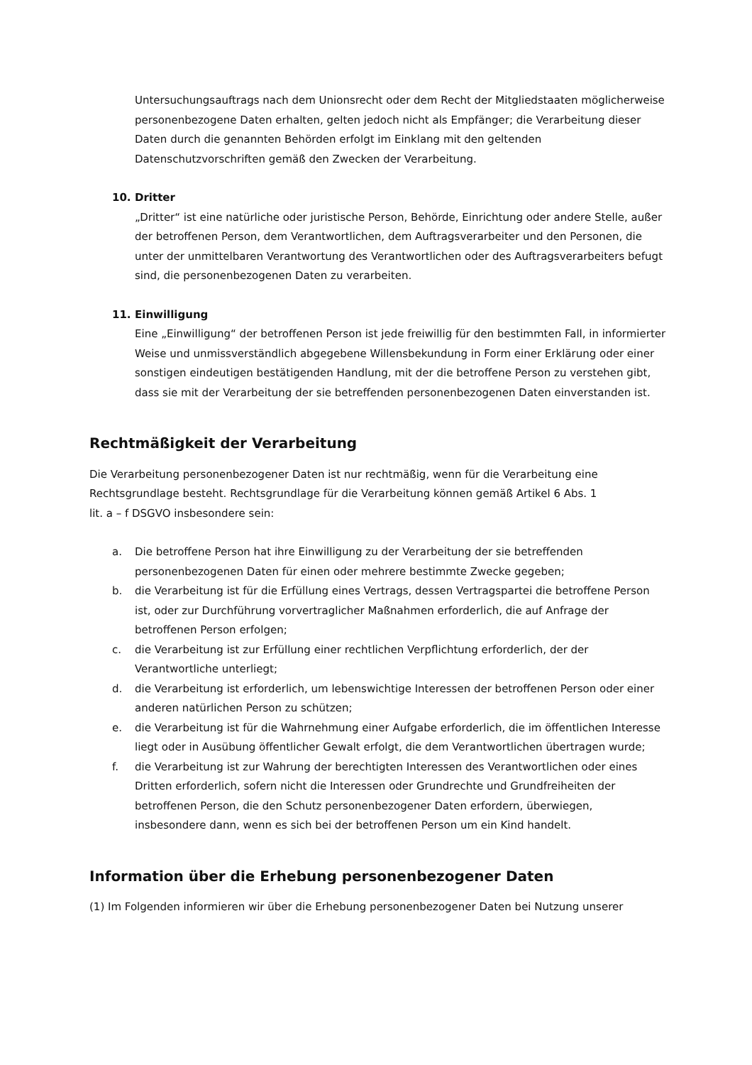Untersuchungsauftrags nach dem Unionsrecht oder dem Recht der Mitgliedstaaten möglicherweise personenbezogene Daten erhalten, gelten jedoch nicht als Empfänger; die Verarbeitung dieser Daten durch die genannten Behörden erfolgt im Einklang mit den geltenden Datenschutzvorschriften gemäß den Zwecken der Verarbeitung.
10. Dritter
„Dritter“ ist eine natürliche oder juristische Person, Behörde, Einrichtung oder andere Stelle, außer der betroffenen Person, dem Verantwortlichen, dem Auftragsverarbeiter und den Personen, die unter der unmittelbaren Verantwortung des Verantwortlichen oder des Auftragsverarbeiters befugt sind, die personenbezogenen Daten zu verarbeiten.
11. Einwilligung
Eine „Einwilligung“ der betroffenen Person ist jede freiwillig für den bestimmten Fall, in informierter Weise und unmissverständlich abgegebene Willensbekundung in Form einer Erklärung oder einer sonstigen eindeutigen bestätigenden Handlung, mit der die betroffene Person zu verstehen gibt, dass sie mit der Verarbeitung der sie betreffenden personenbezogenen Daten einverstanden ist.
Rechtmäßigkeit der Verarbeitung
Die Verarbeitung personenbezogener Daten ist nur rechtmäßig, wenn für die Verarbeitung eine Rechtsgrundlage besteht. Rechtsgrundlage für die Verarbeitung können gemäß Artikel 6 Abs. 1
lit. a – f DSGVO insbesondere sein:
a. Die betroffene Person hat ihre Einwilligung zu der Verarbeitung der sie betreffenden personenbezogenen Daten für einen oder mehrere bestimmte Zwecke gegeben;
b. die Verarbeitung ist für die Erfüllung eines Vertrags, dessen Vertragspartei die betroffene Person ist, oder zur Durchführung vorvertraglicher Maßnahmen erforderlich, die auf Anfrage der betroffenen Person erfolgen;
c. die Verarbeitung ist zur Erfüllung einer rechtlichen Verpflichtung erforderlich, der der Verantwortliche unterliegt;
d. die Verarbeitung ist erforderlich, um lebenswichtige Interessen der betroffenen Person oder einer anderen natürlichen Person zu schützen;
e. die Verarbeitung ist für die Wahrnehmung einer Aufgabe erforderlich, die im öffentlichen Interesse liegt oder in Ausübung öffentlicher Gewalt erfolgt, die dem Verantwortlichen übertragen wurde;
f. die Verarbeitung ist zur Wahrung der berechtigten Interessen des Verantwortlichen oder eines Dritten erforderlich, sofern nicht die Interessen oder Grundrechte und Grundfreiheiten der betroffenen Person, die den Schutz personenbezogener Daten erfordern, überwiegen, insbesondere dann, wenn es sich bei der betroffenen Person um ein Kind handelt.
Information über die Erhebung personenbezogener Daten
(1) Im Folgenden informieren wir über die Erhebung personenbezogener Daten bei Nutzung unserer